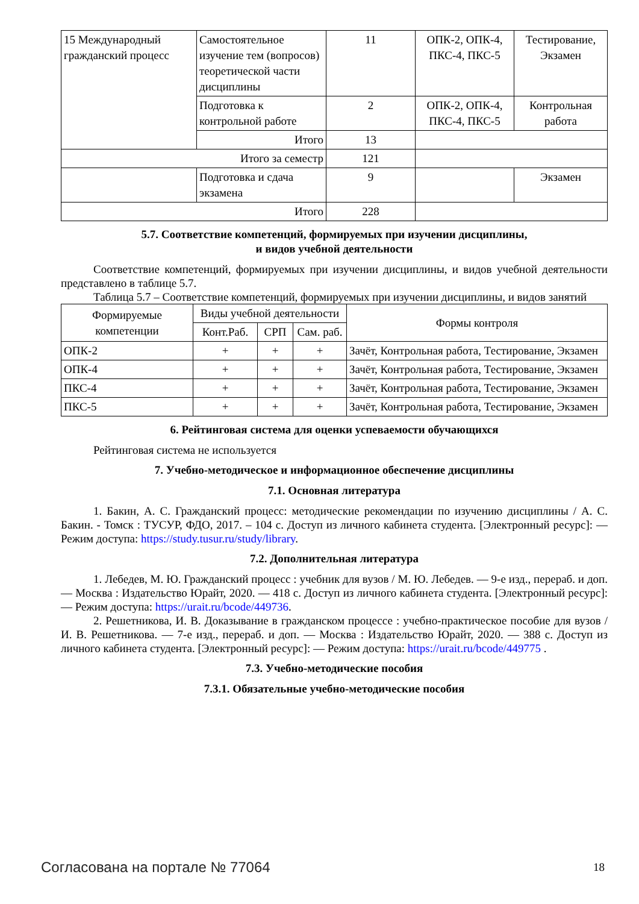| 15 Международный гражданский процесс | Самостоятельное изучение тем (вопросов) теоретической части дисциплины | 11 | ОПК-2, ОПК-4, ПКС-4, ПКС-5 | Тестирование, Экзамен |
| | Подготовка к контрольной работе | 2 | ОПК-2, ОПК-4, ПКС-4, ПКС-5 | Контрольная работа |
| | Итого | 13 | | |
| Итого за семестр | | 121 | | |
| | Подготовка и сдача экзамена | 9 | | Экзамен |
| Итого | | 228 | | |
5.7. Соответствие компетенций, формируемых при изучении дисциплины,
и видов учебной деятельности
Соответствие компетенций, формируемых при изучении дисциплины, и видов учебной деятельности представлено в таблице 5.7.
Таблица 5.7 – Соответствие компетенций, формируемых при изучении дисциплины, и видов занятий
| Формируемые компетенции | Виды учебной деятельности | | | Формы контроля |
| --- | --- | --- | --- | --- |
| | Конт.Раб. | СРП | Сам. раб. | |
| ОПК-2 | + | + | + | Зачёт, Контрольная работа, Тестирование, Экзамен |
| ОПК-4 | + | + | + | Зачёт, Контрольная работа, Тестирование, Экзамен |
| ПКС-4 | + | + | + | Зачёт, Контрольная работа, Тестирование, Экзамен |
| ПКС-5 | + | + | + | Зачёт, Контрольная работа, Тестирование, Экзамен |
6. Рейтинговая система для оценки успеваемости обучающихся
Рейтинговая система не используется
7. Учебно-методическое и информационное обеспечение дисциплины
7.1. Основная литература
1. Бакин, А. С. Гражданский процесс: методические рекомендации по изучению дисциплины / А. С. Бакин. - Томск : ТУСУР, ФДО, 2017. – 104 с. Доступ из личного кабинета студента. [Электронный ресурс]: — Режим доступа: https://study.tusur.ru/study/library.
7.2. Дополнительная литература
1. Лебедев, М. Ю. Гражданский процесс : учебник для вузов / М. Ю. Лебедев. — 9-е изд., перераб. и доп. — Москва : Издательство Юрайт, 2020. — 418 с. Доступ из личного кабинета студента. [Электронный ресурс]: — Режим доступа: https://urait.ru/bcode/449736.
2. Решетникова, И. В. Доказывание в гражданском процессе : учебно-практическое пособие для вузов / И. В. Решетникова. — 7-е изд., перераб. и доп. — Москва : Издательство Юрайт, 2020. — 388 с. Доступ из личного кабинета студента. [Электронный ресурс]: — Режим доступа: https://urait.ru/bcode/449775 .
7.3. Учебно-методические пособия
7.3.1. Обязательные учебно-методические пособия
Согласована на портале № 77064 18